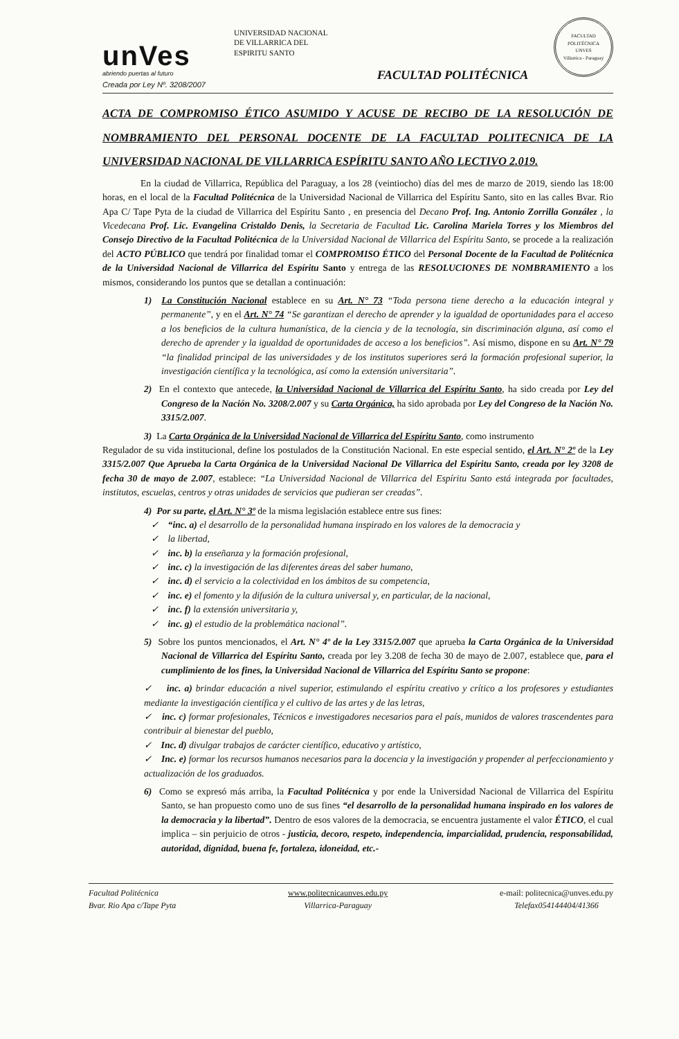unVes
abriendo puertas al futuro
Creada por Ley Nº. 3208/2007
UNIVERSIDAD NACIONAL
DE VILLARRICA DEL
ESPIRITU SANTO
FACULTAD POLITÉCNICA
FACULTAD POLITÉCNICA
UNVES
Villarrica - Paraguay
ACTA DE COMPROMISO ÉTICO ASUMIDO Y ACUSE DE RECIBO DE LA RESOLUCIÓN DE NOMBRAMIENTO DEL PERSONAL DOCENTE DE LA FACULTAD POLITECNICA DE LA UNIVERSIDAD NACIONAL DE VILLARRICA ESPÍRITU SANTO AÑO LECTIVO 2.019.
En la ciudad de Villarrica, República del Paraguay, a los 28 (veintiocho) días del mes de marzo de 2019, siendo las 18:00 horas, en el local de la Facultad Politécnica de la Universidad Nacional de Villarrica del Espíritu Santo, sito en las calles Bvar. Rio Apa C/ Tape Pyta de la ciudad de Villarrica del Espíritu Santo , en presencia del Decano Prof. Ing. Antonio Zorrilla González , la Vicedecana Prof. Lic. Evangelina Cristaldo Denis, la Secretaria de Facultad Lic. Carolina Mariela Torres y los Miembros del Consejo Directivo de la Facultad Politécnica de la Universidad Nacional de Villarrica del Espíritu Santo, se procede a la realización del ACTO PÚBLICO que tendrá por finalidad tomar el COMPROMISO ÉTICO del Personal Docente de la Facultad de Politécnica de la Universidad Nacional de Villarrica del Espíritu Santo y entrega de las RESOLUCIONES DE NOMBRAMIENTO a los mismos, considerando los puntos que se detallan a continuación:
1) La Constitución Nacional establece en su Art. N° 73 “Toda persona tiene derecho a la educación integral y permanente”, y en el Art. N° 74 “Se garantizan el derecho de aprender y la igualdad de oportunidades para el acceso a los beneficios de la cultura humanística, de la ciencia y de la tecnología, sin discriminación alguna, así como el derecho de aprender y la igualdad de oportunidades de acceso a los beneficios”. Así mismo, dispone en su Art. N° 79 “la finalidad principal de las universidades y de los institutos superiores será la formación profesional superior, la investigación científica y la tecnológica, así como la extensión universitaria”.
2) En el contexto que antecede, la Universidad Nacional de Villarrica del Espíritu Santo, ha sido creada por Ley del Congreso de la Nación No. 3208/2.007 y su Carta Orgánica, ha sido aprobada por Ley del Congreso de la Nación No. 3315/2.007.
3) La Carta Orgánica de la Universidad Nacional de Villarrica del Espíritu Santo, como instrumento
Regulador de su vida institucional, define los postulados de la Constitución Nacional. En este especial sentido, el Art. N° 2º de la Ley 3315/2.007 Que Aprueba la Carta Orgánica de la Universidad Nacional De Villarrica del Espíritu Santo, creada por ley 3208 de fecha 30 de mayo de 2.007, establece: “La Universidad Nacional de Villarrica del Espíritu Santo está integrada por facultades, institutos, escuelas, centros y otras unidades de servicios que pudieran ser creadas”.
4) Por su parte, el Art. N° 3º de la misma legislación establece entre sus fines:
✓ “inc. a) el desarrollo de la personalidad humana inspirado en los valores de la democracia y
✓ la libertad,
✓ inc. b) la enseñanza y la formación profesional,
✓ inc. c) la investigación de las diferentes áreas del saber humano,
✓ inc. d) el servicio a la colectividad en los ámbitos de su competencia,
✓ inc. e) el fomento y la difusión de la cultura universal y, en particular, de la nacional,
✓ inc. f) la extensión universitaria y,
✓ inc. g) el estudio de la problemática nacional”.
5) Sobre los puntos mencionados, el Art. N° 4º de la Ley 3315/2.007 que aprueba la Carta Orgánica de la Universidad Nacional de Villarrica del Espíritu Santo, creada por ley 3.208 de fecha 30 de mayo de 2.007, establece que, para el cumplimiento de los fines, la Universidad Nacional de Villarrica del Espíritu Santo se propone:
✓ inc. a) brindar educación a nivel superior, estimulando el espíritu creativo y crítico a los profesores y estudiantes mediante la investigación científica y el cultivo de las artes y de las letras,
✓ inc. c) formar profesionales, Técnicos e investigadores necesarios para el país, munidos de valores trascendentes para contribuir al bienestar del pueblo,
✓ Inc. d) divulgar trabajos de carácter científico, educativo y artístico,
✓ Inc. e) formar los recursos humanos necesarios para la docencia y la investigación y propender al perfeccionamiento y actualización de los graduados.
6) Como se expresó más arriba, la Facultad Politécnica y por ende la Universidad Nacional de Villarrica del Espíritu Santo, se han propuesto como uno de sus fines “el desarrollo de la personalidad humana inspirado en los valores de la democracia y la libertad”. Dentro de esos valores de la democracia, se encuentra justamente el valor ÉTICO, el cual implica – sin perjuicio de otros - justicia, decoro, respeto, independencia, imparcialidad, prudencia, responsabilidad, autoridad, dignidad, buena fe, fortaleza, idoneidad, etc.-
Facultad Politécnica
Bvar. Rio Apa c/Tape Pyta
www.politecnicaunves.edu.py
Villarrica-Paraguay
e-mail: politecnica@unves.edu.py
Telefax054144404/41366